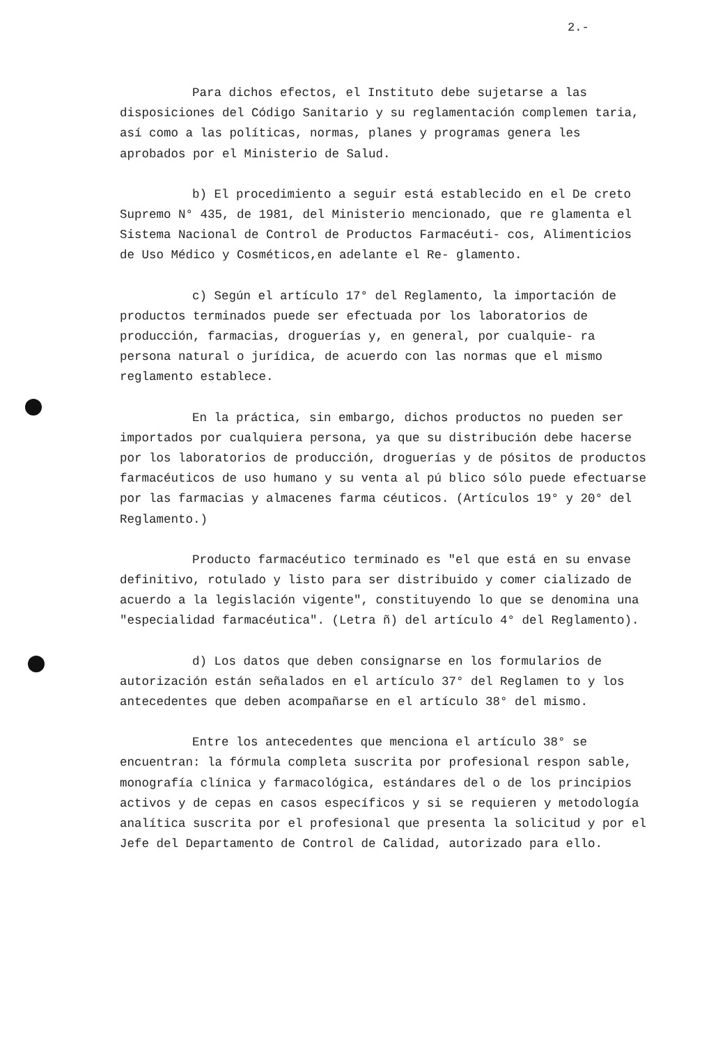2.-
Para dichos efectos, el Instituto debe sujetarse a las disposiciones del Código Sanitario y su reglamentación complemen taria, así como a las políticas, normas, planes y programas genera les aprobados por el Ministerio de Salud.
b) El procedimiento a seguir está establecido en el De creto Supremo N° 435, de 1981, del Ministerio mencionado, que re glamenta el Sistema Nacional de Control de Productos Farmacéuti- cos, Alimenticios de Uso Médico y Cosméticos,en adelante el Re- glamento.
c) Según el artículo 17° del Reglamento, la importación de productos terminados puede ser efectuada por los laboratorios de producción, farmacias, droguerías y, en general, por cualquie- ra persona natural o jurídica, de acuerdo con las normas que el mismo reglamento establece.
En la práctica, sin embargo, dichos productos no pueden ser importados por cualquiera persona, ya que su distribución debe hacerse por los laboratorios de producción, droguerías y de pósitos de productos farmacéuticos de uso humano y su venta al pú blico sólo puede efectuarse por las farmacias y almacenes farma céuticos. (Artículos 19° y 20° del Reglamento.)
Producto farmacéutico terminado es "el que está en su envase definitivo, rotulado y listo para ser distribuido y comer cializado de acuerdo a la legislación vigente", constituyendo lo que se denomina una "especialidad farmacéutica". (Letra ñ) del artículo 4° del Reglamento).
d) Los datos que deben consignarse en los formularios de autorización están señalados en el artículo 37° del Reglamen to y los antecedentes que deben acompañarse en el artículo 38° del mismo.
Entre los antecedentes que menciona el artículo 38° se encuentran: la fórmula completa suscrita por profesional respon sable, monografía clínica y farmacológica, estándares del o de los principios activos y de cepas en casos específicos y si se requieren y metodología analítica suscrita por el profesional que presenta la solicitud y por el Jefe del Departamento de Control de Calidad, autorizado para ello.